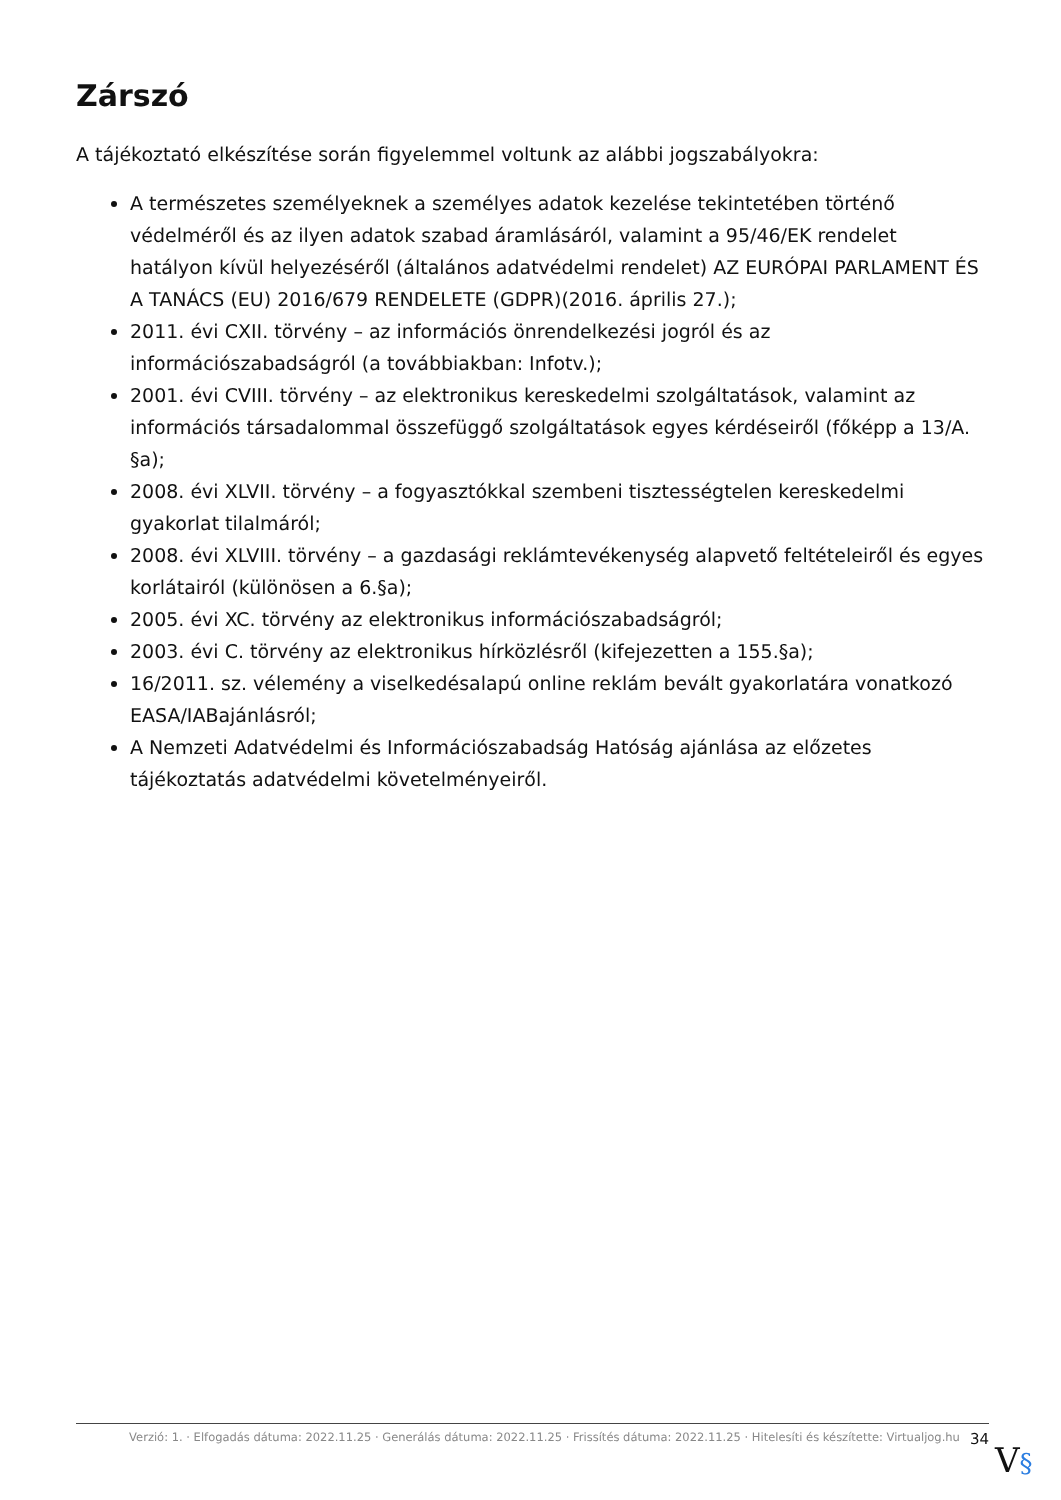Zárszó
A tájékoztató elkészítése során figyelemmel voltunk az alábbi jogszabályokra:
A természetes személyeknek a személyes adatok kezelése tekintetében történő védelméről és az ilyen adatok szabad áramlásáról, valamint a 95/46/EK rendelet hatályon kívül helyezéséről (általános adatvédelmi rendelet) AZ EURÓPAI PARLAMENT ÉS A TANÁCS (EU) 2016/679 RENDELETE (GDPR)(2016. április 27.);
2011. évi CXII. törvény – az információs önrendelkezési jogról és az információszabadságról (a továbbiakban: Infotv.);
2001. évi CVIII. törvény – az elektronikus kereskedelmi szolgáltatások, valamint az információs társadalommal összefüggő szolgáltatások egyes kérdéseiről (főképp a 13/A. §a);
2008. évi XLVII. törvény – a fogyasztókkal szembeni tisztességtelen kereskedelmi gyakorlat tilalmáról;
2008. évi XLVIII. törvény – a gazdasági reklámtevékenység alapvető feltételeiről és egyes korlátairól (különösen a 6.§a);
2005. évi XC. törvény az elektronikus információszabadságról;
2003. évi C. törvény az elektronikus hírközlésről (kifejezetten a 155.§a);
16/2011. sz. vélemény a viselkedésalapú online reklám bevált gyakorlatára vonatkozó EASA/IABajánlásról;
A Nemzeti Adatvédelmi és Információszabadság Hatóság ajánlása az előzetes tájékoztatás adatvédelmi követelményeiről.
Verzió: 1. · Elfogadás dátuma: 2022.11.25 · Generálás dátuma: 2022.11.25 · Frissítés dátuma: 2022.11.25 · Hitelesíti és készítette: Virtualjog.hu 34
V§